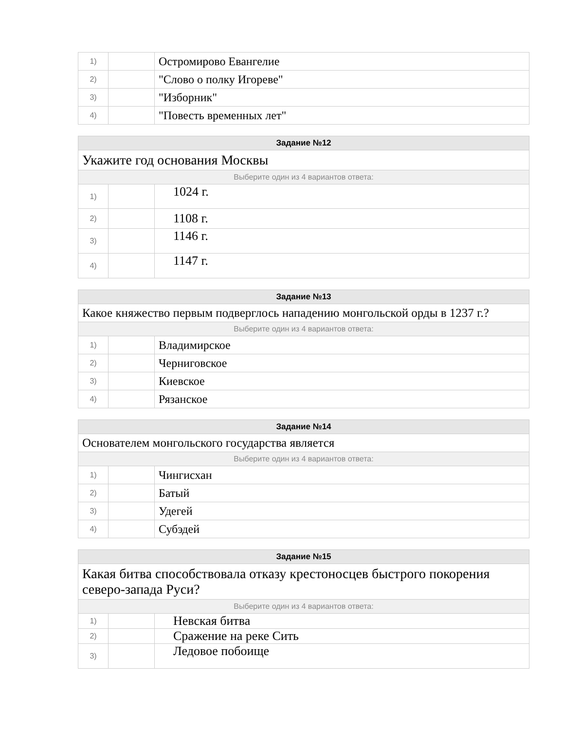| 1) | | Остромирово Евангелие |
| 2) | | "Слово о полку Игореве" |
| 3) | | "Изборник" |
| 4) | | "Повесть временных лет" |
| Задание №12 | | |
| --- | --- | --- |
| Укажите год основания Москвы | | |
| Выберите один из 4 вариантов ответа: | | |
| 1) | | 1024 г. |
| 2) | | 1108 г. |
| 3) | | 1146 г. |
| 4) | | 1147 г. |
| Задание №13 | | |
| --- | --- | --- |
| Какое княжество первым подверглось нападению монгольской орды в 1237 г.? | | |
| Выберите один из 4 вариантов ответа: | | |
| 1) | | Владимирское |
| 2) | | Черниговское |
| 3) | | Киевское |
| 4) | | Рязанское |
| Задание №14 | | |
| --- | --- | --- |
| Основателем монгольского государства является | | |
| Выберите один из 4 вариантов ответа: | | |
| 1) | | Чингисхан |
| 2) | | Батый |
| 3) | | Удегей |
| 4) | | Субэдей |
| Задание №15 | | |
| --- | --- | --- |
| Какая битва способствовала отказу крестоносцев быстрого покорения северо-запада Руси? | | |
| Выберите один из 4 вариантов ответа: | | |
| 1) | | Невская битва |
| 2) | | Сражение на реке Сить |
| 3) | | Ледовое побоище |